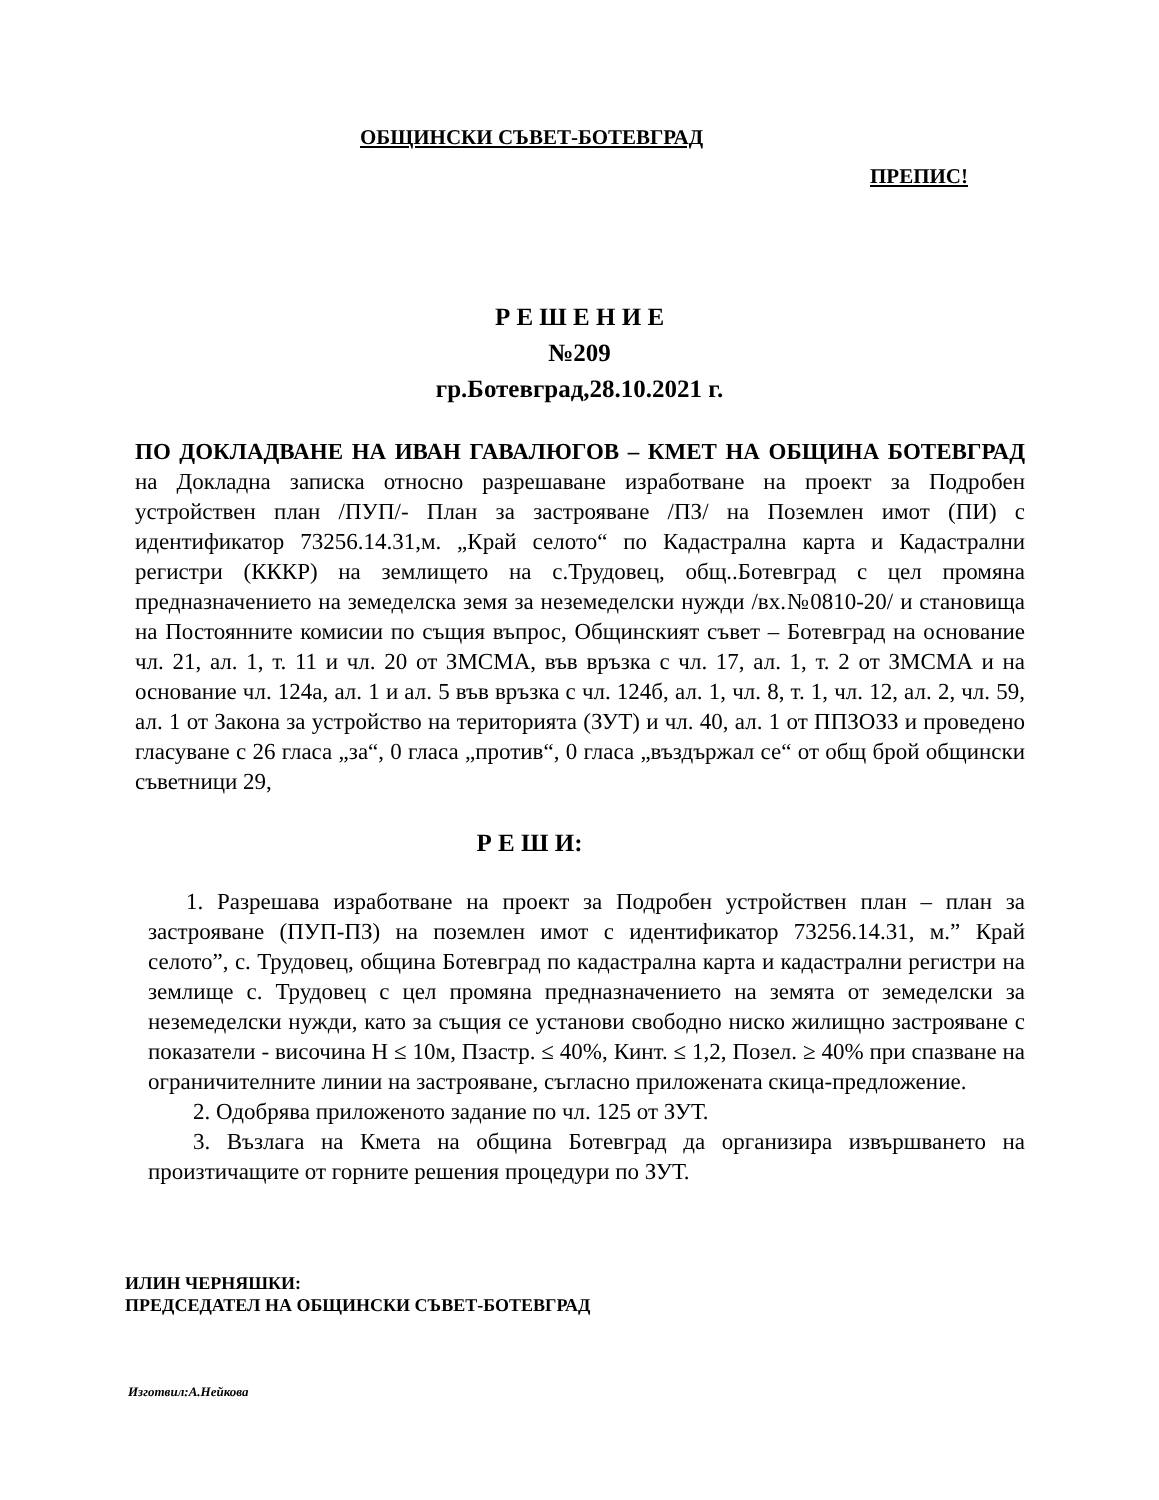ОБЩИНСКИ СЪВЕТ-БОТЕВГРАД
ПРЕПИС!
Р Е Ш Е Н И Е
№209
гр.Ботевград,28.10.2021 г.
ПО ДОКЛАДВАНЕ НА ИВАН ГАВАЛЮГОВ – КМЕТ НА ОБЩИНА БОТЕВГРАД на Докладна записка относно разрешаване изработване на проект за Подробен устройствен план /ПУП/- План за застрояване /ПЗ/ на Поземлен имот (ПИ) с идентификатор 73256.14.31,м. „Край селото“ по Кадастрална карта и Кадастрални регистри (КККР) на землището на с.Трудовец, общ..Ботевград с цел промяна предназначението на земеделска земя за неземеделски нужди /вх.№0810-20/ и становища на Постоянните комисии по същия въпрос, Общинският съвет – Ботевград на основание чл. 21, ал. 1, т. 11 и чл. 20 от ЗМСМА, във връзка с чл. 17, ал. 1, т. 2 от ЗМСМА и на основание чл. 124а, ал. 1 и ал. 5 във връзка с чл. 124б, ал. 1, чл. 8, т. 1, чл. 12, ал. 2, чл. 59, ал. 1 от Закона за устройство на територията (ЗУТ) и чл. 40, ал. 1 от ППЗОЗЗ и проведено гласуване с 26 гласа „за“, 0 гласа „против“, 0 гласа „въздържал се“ от общ брой общински съветници 29,
Р Е Ш И:
1. Разрешава изработване на проект за Подробен устройствен план – план за застрояване (ПУП-ПЗ) на поземлен имот с идентификатор 73256.14.31, м.” Край селото”, с. Трудовец, община Ботевград по кадастрална карта и кадастрални регистри на землище с. Трудовец с цел промяна предназначението на земята от земеделски за неземеделски нужди, като за същия се установи свободно ниско жилищно застрояване с показатели - височина H ≤ 10м, Пзастр. ≤ 40%, Кинт. ≤ 1,2, Позел. ≥ 40% при спазване на ограничителните линии на застрояване, съгласно приложената скица-предложение.
2. Одобрява приложеното задание по чл. 125 от ЗУТ.
3. Възлага на Кмета на община Ботевград да организира извършването на произтичащите от горните решения процедури по ЗУТ.
ИЛИН ЧЕРНЯШКИ:
ПРЕДСЕДАТЕЛ НА ОБЩИНСКИ СЪВЕТ-БОТЕВГРАД
Изготвил:А.Нейкова